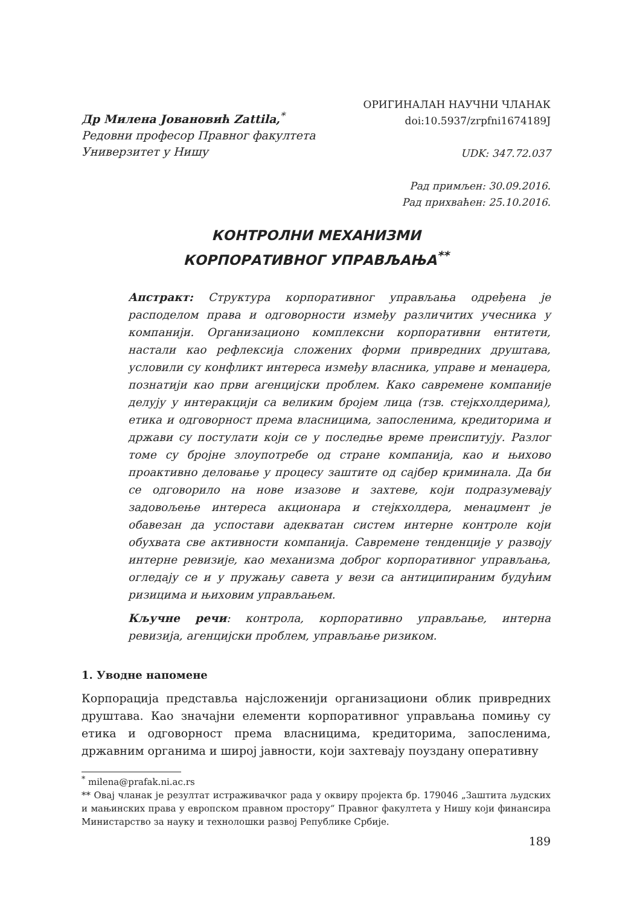Др Милена Јовановић Zattila,<sup>*</sup>
Редовни професор Правног факултета
Универзитет у Нишу
ОРИГИНАЛАН НАУЧНИ ЧЛАНАК
doi:10.5937/zrpfni1674189J
UDK: 347.72.037
Рад примљен: 30.09.2016.
Рад прихваћен: 25.10.2016.
КОНТРОЛНИ МЕХАНИЗМИ
КОРПОРАТИВНОГ УПРАВЉАЊА<sup>**</sup>
Апстракт: Структура корпоративног управљања одређена је расподелом права и одговорности између различитих учесника у компанији. Организационо комплексни корпоративни ентитети, настали као рефлексија сложених форми привредних друштава, условили су конфликт интереса између власника, управе и менаџера, познатији као први агенцијски проблем. Како савремене компаније делују у интеракцији са великим бројем лица (тзв. стејкхолдерима), етика и одговорност према власницима, запосленима, кредиторима и држави су постулати који се у последње време преиспитују. Разлог томе су бројне злоупотребе од стране компанија, као и њихово проактивно деловање у процесу заштите од сајбер криминала. Да би се одговорило на нове изазове и захтеве, који подразумевају задовољење интереса акционара и стејкхолдера, менаџмент је обавезан да успостави адекватан систем интерне контроле који обухвата све активности компанија. Савремене тенденције у развоју интерне ревизије, као механизма доброг корпоративног управљања, огледају се и у пружању савета у вези са антиципираним будућим ризицима и њиховим управљањем.
Кључне речи: контрола, корпоративно управљање, интерна ревизија, агенцијски проблем, управљање ризиком.
1. Уводне напомене
Корпорација представља најсложенији организациони облик привредних друштава. Као значајни елементи корпоративног управљања помињу су етика и одговорност према власницима, кредиторима, запосленима, државним органима и широј јавности, који захтевају поуздану оперативну
<sup>*</sup> milena@prafak.ni.ac.rs
** Овај чланак је резултат истраживачког рада у оквиру пројекта бр. 179046 „Заштита људских и мањинских права у европском правном простору“ Правног факултета у Нишу који финансира Министарство за науку и технолошки развој Републике Србије.
189